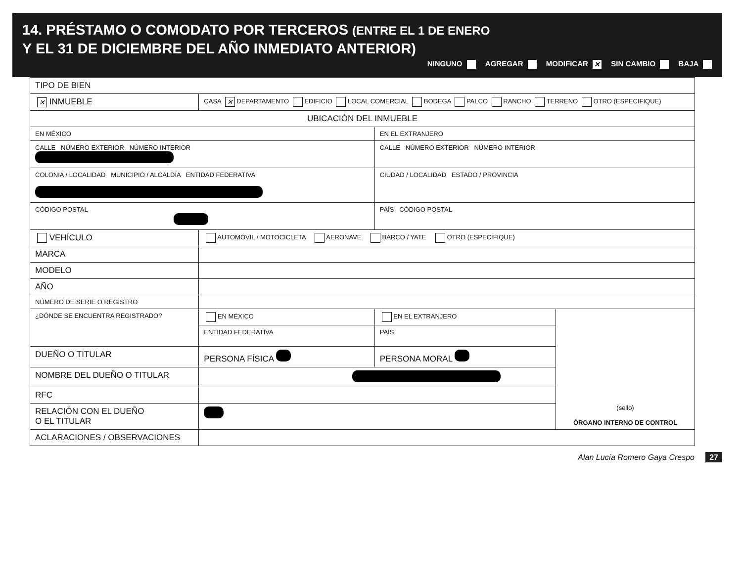14. PRÉSTAMO O COMODATO POR TERCEROS (ENTRE EL 1 DE ENERO
Y EL 31 DE DICIEMBRE DEL AÑO INMEDIATO ANTERIOR)
NINGUNO AGREGAR MODIFICAR ✕ SIN CAMBIO BAJA
| TIPO DE BIEN | | | |
| ✕ INMUEBLE | CASA ✕ DEPARTAMENTO EDIFICIO LOCAL COMERCIAL BODEGA PALCO RANCHO TERRENO OTRO (ESPECIFIQUE) | | |
| UBICACIÓN DEL INMUEBLE | | | |
| EN MÉXICO | | EN EL EXTRANJERO | |
| CALLE NÚMERO EXTERIOR NÚMERO INTERIOR | | CALLE NÚMERO EXTERIOR NÚMERO INTERIOR | |
| COLONIA / LOCALIDAD MUNICIPIO / ALCALDÍA ENTIDAD FEDERATIVA | | CIUDAD / LOCALIDAD ESTADO / PROVINCIA | |
| CÓDIGO POSTAL | | PAÍS CÓDIGO POSTAL | |
| VEHÍCULO | AUTOMÓVIL / MOTOCICLETA AERONAVE BARCO / YATE OTRO (ESPECIFIQUE) | | |
| MARCA | | | |
| MODELO | | | |
| AÑO | | | |
| NÚMERO DE SERIE O REGISTRO | | | |
| ¿DÓNDE SE ENCUENTRA REGISTRADO? | EN MÉXICO | EN EL EXTRANJERO | (sello) ÓRGANO INTERNO DE CONTROL |
| | ENTIDAD FEDERATIVA | PAÍS | |
| DUEÑO O TITULAR | PERSONA FÍSICA | PERSONA MORAL | |
| NOMBRE DEL DUEÑO O TITULAR | | | |
| RFC | | | |
| RELACIÓN CON EL DUEÑO O EL TITULAR | | | |
| ACLARACIONES / OBSERVACIONES | | | |
Alan Lucía Romero Gaya Crespo 27